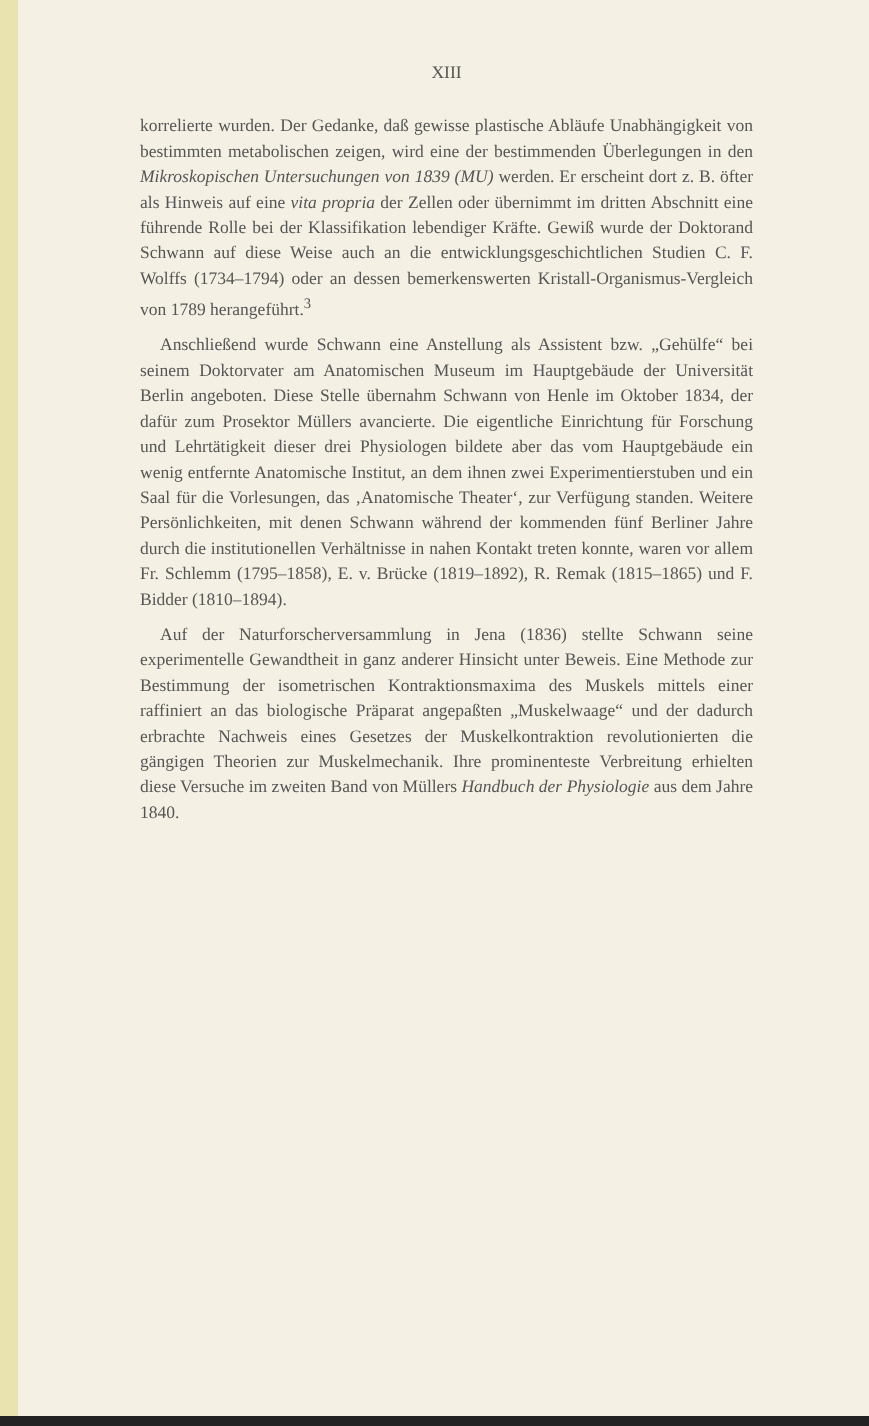XIII
korrelierte wurden. Der Gedanke, daß gewisse plastische Abläufe Unabhängigkeit von bestimmten metabolischen zeigen, wird eine der bestimmenden Überlegungen in den Mikroskopischen Untersuchungen von 1839 (MU) werden. Er erscheint dort z. B. öfter als Hinweis auf eine vita propria der Zellen oder übernimmt im dritten Abschnitt eine führende Rolle bei der Klassifikation lebendiger Kräfte. Gewiß wurde der Doktorand Schwann auf diese Weise auch an die entwicklungsgeschichtlichen Studien C. F. Wolffs (1734–1794) oder an dessen bemerkenswerten Kristall-Organismus-Vergleich von 1789 herangeführt.<sup>3</sup>
Anschließend wurde Schwann eine Anstellung als Assistent bzw. „Gehülfe“ bei seinem Doktorvater am Anatomischen Museum im Hauptgebäude der Universität Berlin angeboten. Diese Stelle übernahm Schwann von Henle im Oktober 1834, der dafür zum Prosektor Müllers avancierte. Die eigentliche Einrichtung für Forschung und Lehrtätigkeit dieser drei Physiologen bildete aber das vom Hauptgebäude ein wenig entfernte Anatomische Institut, an dem ihnen zwei Experimentierstuben und ein Saal für die Vorlesungen, das ‚Anatomische Theater‘, zur Verfügung standen. Weitere Persönlichkeiten, mit denen Schwann während der kommenden fünf Berliner Jahre durch die institutionellen Verhältnisse in nahen Kontakt treten konnte, waren vor allem Fr. Schlemm (1795–1858), E. v. Brücke (1819–1892), R. Remak (1815–1865) und F. Bidder (1810–1894).
Auf der Naturforscherversammlung in Jena (1836) stellte Schwann seine experimentelle Gewandtheit in ganz anderer Hinsicht unter Beweis. Eine Methode zur Bestimmung der isometrischen Kontraktionsmaxima des Muskels mittels einer raffiniert an das biologische Präparat angepaßten „Muskelwaage“ und der dadurch erbrachte Nachweis eines Gesetzes der Muskelkontraktion revolutionierten die gängigen Theorien zur Muskelmechanik. Ihre prominenteste Verbreitung erhielten diese Versuche im zweiten Band von Müllers Handbuch der Physiologie aus dem Jahre 1840.